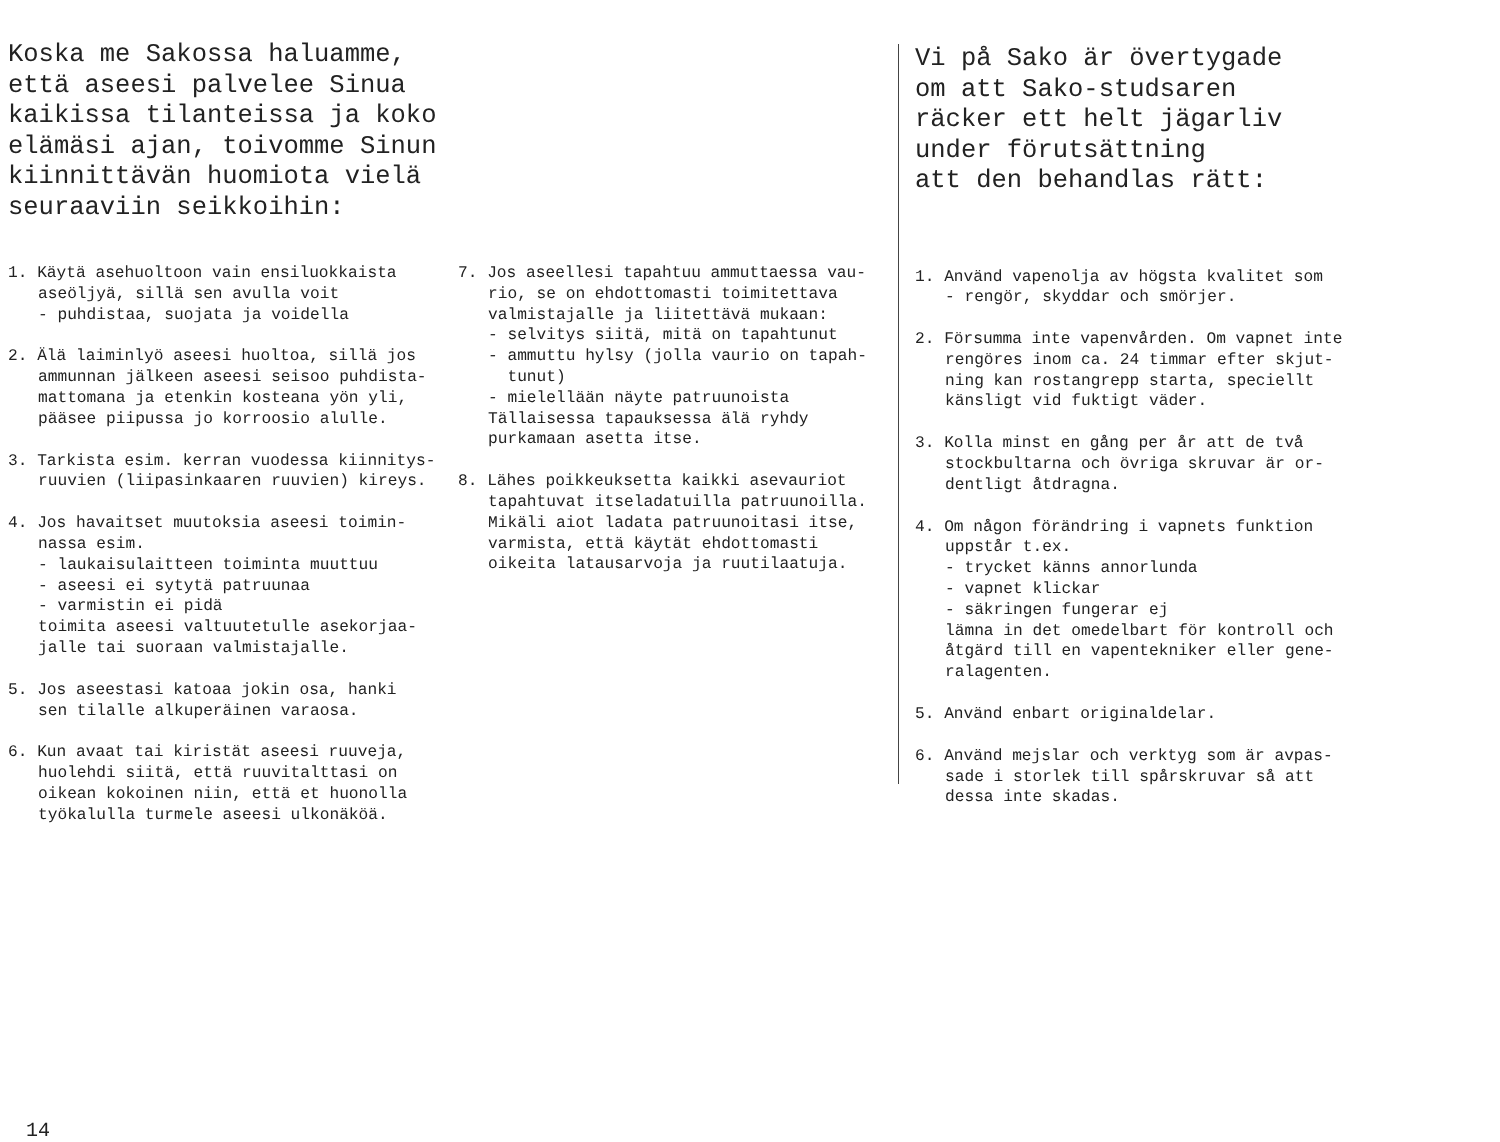Koska me Sakossa haluamme,
että aseesi palvelee Sinua
kaikissa tilanteissa ja koko
elämäsi ajan, toivomme Sinun
kiinnittävän huomiota vielä
seuraaviin seikkoihin:
1. Käytä asehuoltoon vain ensiluokkaista aseöljyä, sillä sen avulla voit - puhdistaa, suojata ja voidella
2. Älä laiminlyö aseesi huoltoa, sillä jos ammunnan jälkeen aseesi seisoo puhdista- mattomana ja etenkin kosteana yön yli, pääsee piipussa jo korroosio alulle.
3. Tarkista esim. kerran vuodessa kiinnitys- ruuvien (liipasinkaaren ruuvien) kireys.
4. Jos havaitset muutoksia aseesi toimin- nassa esim. - laukaisulaitteen toiminta muuttuu - aseesi ei sytytä patruunaa - varmistin ei pidä toimita aseesi valtuutetulle asekorjaa- jalle tai suoraan valmistajalle.
5. Jos aseestasi katoaa jokin osa, hanki sen tilalle alkuperäinen varaosa.
6. Kun avaat tai kiristät aseesi ruuveja, huolehdi siitä, että ruuvitalttasi on oikean kokoinen niin, että et huonolla työkalulla turmele aseesi ulkonäköä.
7. Jos aseellesi tapahtuu ammuttaessa vau- rio, se on ehdottomasti toimitettava valmistajalle ja liitettävä mukaan: - selvitys siitä, mitä on tapahtunut - ammuttu hylsy (jolla vaurio on tapah- tunut) - mielellään näyte patruunoista Tällaisessa tapauksessa älä ryhdy purkamaan asetta itse.
8. Lähes poikkeuksetta kaikki asevauriot tapahtuvat itseladatuilla patruunoilla. Mikäli aiot ladata patruunoitasi itse, varmista, että käytät ehdottomasti oikeita latausarvoja ja ruutilaatuja.
14
Vi på Sako är övertygade
om att Sako-studsaren
räcker ett helt jägarliv
under förutsättning
att den behandlas rätt:
1. Använd vapenolja av högsta kvalitet som - rengör, skyddar och smörjer.
2. Försumma inte vapenvården. Om vapnet inte rengöres inom ca. 24 timmar efter skjut- ning kan rostangrepp starta, speciellt känsligt vid fuktigt väder.
3. Kolla minst en gång per år att de två stockbultarna och övriga skruvar är or- dentligt åtdragna.
4. Om någon förändring i vapnets funktion uppstår t.ex. - trycket känns annorlunda - vapnet klickar - säkringen fungerar ej lämna in det omedelbart för kontroll och åtgärd till en vapentekniker eller gene- ralagenten.
5. Använd enbart originaldelar.
6. Använd mejslar och verktyg som är avpas- sade i storlek till spårskruvar så att dessa inte skadas.